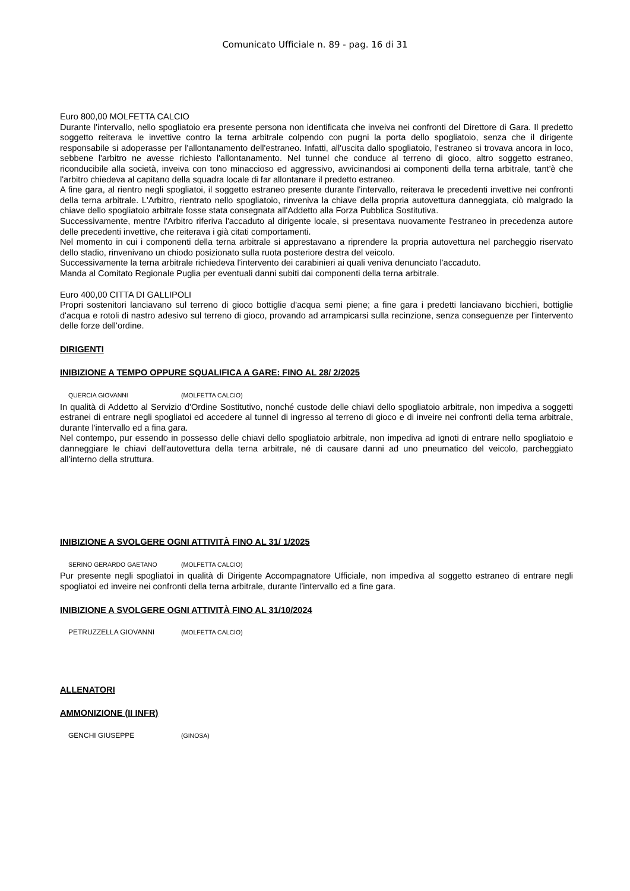Comunicato Ufficiale n. 89 - pag. 16 di 31
Euro 800,00 MOLFETTA CALCIO
Durante l'intervallo, nello spogliatoio era presente persona non identificata che inveiva nei confronti del Direttore di Gara. Il predetto soggetto reiterava le invettive contro la terna arbitrale colpendo con pugni la porta dello spogliatoio, senza che il dirigente responsabile si adoperasse per l'allontanamento dell'estraneo. Infatti, all'uscita dallo spogliatoio, l'estraneo si trovava ancora in loco, sebbene l'arbitro ne avesse richiesto l'allontanamento. Nel tunnel che conduce al terreno di gioco, altro soggetto estraneo, riconducibile alla società, inveiva con tono minaccioso ed aggressivo, avvicinandosi ai componenti della terna arbitrale, tant'è che l'arbitro chiedeva al capitano della squadra locale di far allontanare il predetto estraneo.
A fine gara, al rientro negli spogliatoi, il soggetto estraneo presente durante l'intervallo, reiterava le precedenti invettive nei confronti della terna arbitrale. L'Arbitro, rientrato nello spogliatoio, rinveniva la chiave della propria autovettura danneggiata, ciò malgrado la chiave dello spogliatoio arbitrale fosse stata consegnata all'Addetto alla Forza Pubblica Sostitutiva.
Successivamente, mentre l'Arbitro riferiva l'accaduto al dirigente locale, si presentava nuovamente l'estraneo in precedenza autore delle precedenti invettive, che reiterava i già citati comportamenti.
Nel momento in cui i componenti della terna arbitrale si apprestavano a riprendere la propria autovettura nel parcheggio riservato dello stadio, rinvenivano un chiodo posizionato sulla ruota posteriore destra del veicolo.
Successivamente la terna arbitrale richiedeva l'intervento dei carabinieri ai quali veniva denunciato l'accaduto.
Manda al Comitato Regionale Puglia per eventuali danni subiti dai componenti della terna arbitrale.
Euro 400,00 CITTA DI GALLIPOLI
Propri sostenitori lanciavano sul terreno di gioco bottiglie d'acqua semi piene; a fine gara i predetti lanciavano bicchieri, bottiglie d'acqua e rotoli di nastro adesivo sul terreno di gioco, provando ad arrampicarsi sulla recinzione, senza conseguenze per l'intervento delle forze dell'ordine.
DIRIGENTI
INIBIZIONE A TEMPO OPPURE SQUALIFICA A GARE: FINO AL 28/ 2/2025
QUERCIA GIOVANNI (MOLFETTA CALCIO)
In qualità di Addetto al Servizio d'Ordine Sostitutivo, nonché custode delle chiavi dello spogliatoio arbitrale, non impediva a soggetti estranei di entrare negli spogliatoi ed accedere al tunnel di ingresso al terreno di gioco e di inveire nei confronti della terna arbitrale, durante l'intervallo ed a fina gara.
Nel contempo, pur essendo in possesso delle chiavi dello spogliatoio arbitrale, non impediva ad ignoti di entrare nello spogliatoio e danneggiare le chiavi dell'autovettura della terna arbitrale, né di causare danni ad uno pneumatico del veicolo, parcheggiato all'interno della struttura.
INIBIZIONE A SVOLGERE OGNI ATTIVITÀ FINO AL 31/ 1/2025
SERINO GERARDO GAETANO (MOLFETTA CALCIO)
Pur presente negli spogliatoi in qualità di Dirigente Accompagnatore Ufficiale, non impediva al soggetto estraneo di entrare negli spogliatoi ed inveire nei confronti della terna arbitrale, durante l'intervallo ed a fine gara.
INIBIZIONE A SVOLGERE OGNI ATTIVITÀ FINO AL 31/10/2024
PETRUZZELLA GIOVANNI (MOLFETTA CALCIO)
ALLENATORI
AMMONIZIONE (II INFR)
GENCHI GIUSEPPE (GINOSA)